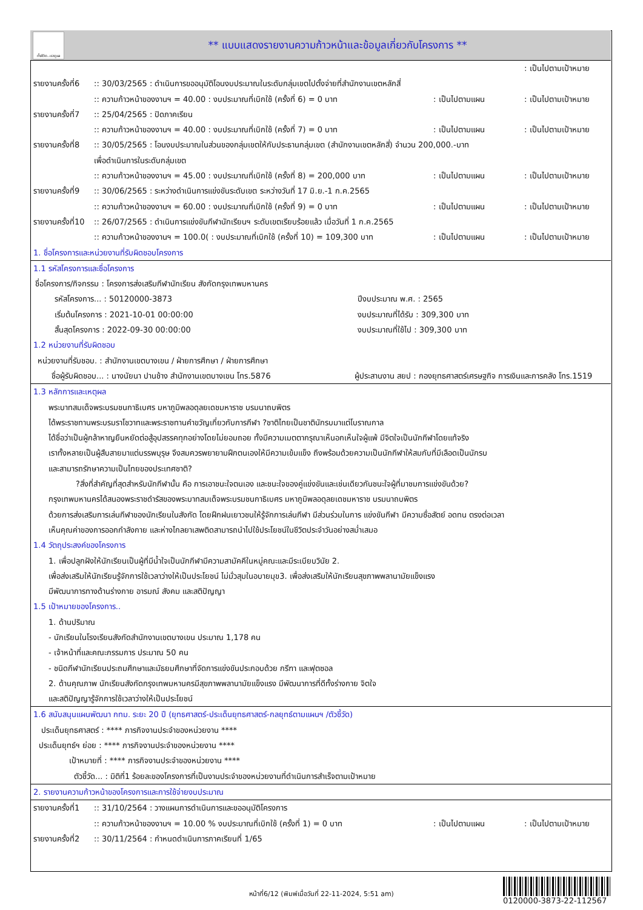ทั้งชีวิต..เราดูแล
** แบบแสดงรายงานความก้าวหน้าและข้อมูลเกี่ยวกับโครงการ **
: เป็นไปตามเป้าหมาย
รายงานครั้งที่6:: 30/03/2565 : ดำเนินการขออนุมัติโอนงบประมาณในระดับกลุ่มเขตไปตั้งจ่ายที่สำนักงานเขตหลักสี่
:: ความก้าวหน้าของงานฯ = 40.00 : งบประมาณที่เบิกใช้ (ครั้งที่ 6) = 0 บาท: เป็นไปตามแผน: เป็นไปตามเป้าหมาย
รายงานครั้งที่7:: 25/04/2565 : ปิดภาคเรียน
:: ความก้าวหน้าของงานฯ = 40.00 : งบประมาณที่เบิกใช้ (ครั้งที่ 7) = 0 บาท: เป็นไปตามแผน: เป็นไปตามเป้าหมาย
รายงานครั้งที่8:: 30/05/2565 : โอนงบประมาณในส่วนของกลุ่มเขตให้กับประธานกลุ่มเขต (สำนักงานเขตหลักสี่) จำนวน 200,000.-บาท
เพื่อดำเนินการในระดับกลุ่มเขต
:: ความก้าวหน้าของงานฯ = 45.00 : งบประมาณที่เบิกใช้ (ครั้งที่ 8) = 200,000 บาท: เป็นไปตามแผน: เป็นไปตามเป้าหมาย
รายงานครั้งที่9:: 30/06/2565 : ระหว่างดำเนินการแข่งขันระดับเขต ระหว่างวันที่ 17 มิ.ย.-1 ก.ค.2565
:: ความก้าวหน้าของงานฯ = 60.00 : งบประมาณที่เบิกใช้ (ครั้งที่ 9) = 0 บาท: เป็นไปตามแผน: เป็นไปตามเป้าหมาย
รายงานครั้งที่10:: 26/07/2565 : ดำเนินการแข่งขันกีฬานักเรียนฯ ระดับเขตเรียบร้อยแล้ว เมื่อวันที่ 1 ก.ค.2565
:: ความก้าวหน้าของงานฯ = 100.0( : งบประมาณที่เบิกใช้ (ครั้งที่ 10) = 109,300 บาท: เป็นไปตามแผน: เป็นไปตามเป้าหมาย
1. ชื่อโครงการและหน่วยงานที่รับผิดชอบโครงการ
1.1 รหัสโครงการและชื่อโครงการ
ชื่อโครงการ/กิจกรรม : โครงการส่งเสริมกีฬานักเรียน สังกัดกรุงเทพมหานคร
รหัสโครงการ... : 50120000-3873 ปีงบประมาณ พ.ศ. : 2565
เริ่มต้นโครงการ : 2021-10-01 00:00:00 งบประมาณที่ได้รับ : 309,300 บาท
สิ้นสุดโครงการ : 2022-09-30 00:00:00 งบประมาณที่ใช้ไป : 309,300 บาท
1.2 หน่วยงานที่รับผิดชอบ
หน่วยงานที่รับชอบ. : สำนักงานเขตบางเขน / ฝ่ายการศึกษา / ฝ่ายการศึกษา
ชื่อผู้รับผิดชอบ... : นางนัยนา ปานช้าง สำนักงานเขตบางเขน โทร.5876 ผู้ประสานงาน สยป : กองยุทธศาสตร์เศรษฐกิจ การเงินและการคลัง โทร.1519
1.3 หลักการและเหตุผล
พระบาทสมเด็จพระบรมชนกาธิเบศร มหาภูมิพลอดุลยเดชมหาราช บรมนาถบพิตร
ได้พระราชทานพระบรมราโชวาทและพระราชทานคำขวัญเกี่ยวกับการกีฬา ?ชาติไทยเป็นชาตินักรบมาแต่โบราณกาล
ได้ชื่อว่าเป็นผู้กล้าหาญยืนหยัดต่อสู้อุปสรรคทุกอย่างโดยไม่ยอมถอย ทั้งมีความเมตตากรุณาเห็นอกเห็นใจผู้แพ้ มีจิตใจเป็นนักกีฬาโดยแท้จริง
เราทั้งหลายเป็นผู้สืบสายมาแต่บรรพบุรุษ จึงสมควรพยายามฝึกตนเองให้มีความเข้มแข็ง ถึงพร้อมด้วยความเป็นนักกีฬาให้สมกับที่มีเลือดเป็นนักรบ
และสามารถรักษาความเป็นไทยของประเทศชาติ?
?สิ่งที่สำคัญที่สุดสำหรับนักกีฬานั้น คือ การเอาชนะใจตนเอง และชนะใจของคู่แข่งขันและเช่นเดียวกันชนะใจผู้ที่มาชมการแข่งขันด้วย?
กรุงเทพมหานครได้สนองพระราชดำรัสของพระบาทสมเด็จพระบรมชนกาธิเบศร มหาภูมิพลอดุลยเดชมหาราช บรมนาถบพิตร
ด้วยการส่งเสริมการเล่นกีฬาของนักเรียนในสังกัด โดยฝึกฝนเยาวชนให้รู้จักการเล่นกีฬา มีส่วนร่วมในการ แข่งขันกีฬา มีความซื่อสัตย์ อดทน ตรงต่อเวลา
เห็นคุณค่าของการออกกำลังกาย และห่างไกลยาเสพติดสามารถนำไปใช้ประโยชน์ในชีวิตประจำวันอย่างสม่ำเสมอ
1.4 วัตถุประสงค์ของโครงการ
1. เพื่อปลูกฝังให้นักเรียนเป็นผู้ที่มีน้ำใจเป็นนักกีฬามีความสามัคคีในหมู่คณะและมีระเบียบวินัย 2.
เพื่อส่งเสริมให้นักเรียนรู้จักการใช้เวลาว่างให้เป็นประโยชน์ ไม่มั่วสุมในอบายมุข3. เพื่อส่งเสริมให้นักเรียนสุขภาพพลานามัยแข็งแรง
มีพัฒนาการทางด้านร่างกาย อารมณ์ สังคม และสติปัญญา
1.5 เป้าหมายของโครงการ..
1. ด้านปริมาณ
- นักเรียนในโรงเรียนสังกัดสำนักงานเขตบางเขน ประมาณ 1,178 คน
- เจ้าหน้าที่และคณะกรรมการ ประมาณ 50 คน
- ชนิดกีฬานักเรียนประถมศึกษาและมัธยมศึกษาที่จัดการแข่งขันประกอบด้วย กรีฑา และฟุตซอล
2. ด้านคุณภาพ นักเรียนสังกัดกรุงเทพมหานครมีสุขภาพพลานามัยแข็งแรง มีพัฒนาการที่ดีทั้งร่างกาย จิตใจ
และสติปัญญารู้จักการใช้เวลาว่างให้เป็นประโยชน์
1.6 สนับสนุนแผนพัฒนา กทม. ระยะ 20 ปี (ยุทธศาสตร์-ประเด็นยุทธศาสตร์-กลยุทธ์ตามแผนฯ /ตัวชี้วัด)
ประเด็นยุทธศาสตร์ : **** ภารกิจงานประจำของหน่วยงาน ****
ประเด็นยุทธ์ฯ ย่อย : **** ภารกิจงานประจำของหน่วยงาน ****
เป้าหมายที่ : **** ภารกิจงานประจำของหน่วยงาน ****
ตัวชี้วัด... : มิติที่1 ร้อยละของโครงการที่เป็นงานประจำของหน่วยงานที่ดำเนินการสำเร็จตามเป้าหมาย
2. รายงานความก้าวหน้าของโครงการและการใช้จ่ายงบประมาณ
รายงานครั้งที่1:: 31/10/2564 : วางแผนการดำเนินการและขออนุมัติโครงการ
:: ความก้าวหน้าของงานฯ = 10.00 % งบประมาณที่เบิกใช้ (ครั้งที่ 1) = 0 บาท: เป็นไปตามแผน: เป็นไปตามเป้าหมาย
รายงานครั้งที่2:: 30/11/2564 : กำหนดดำเนินการภาคเรียนที่ 1/65
หน้าที่6/12 (พิมพ์เมื่อวันที่ 22-11-2024, 5:51 am)
0120000-3873-22-112567